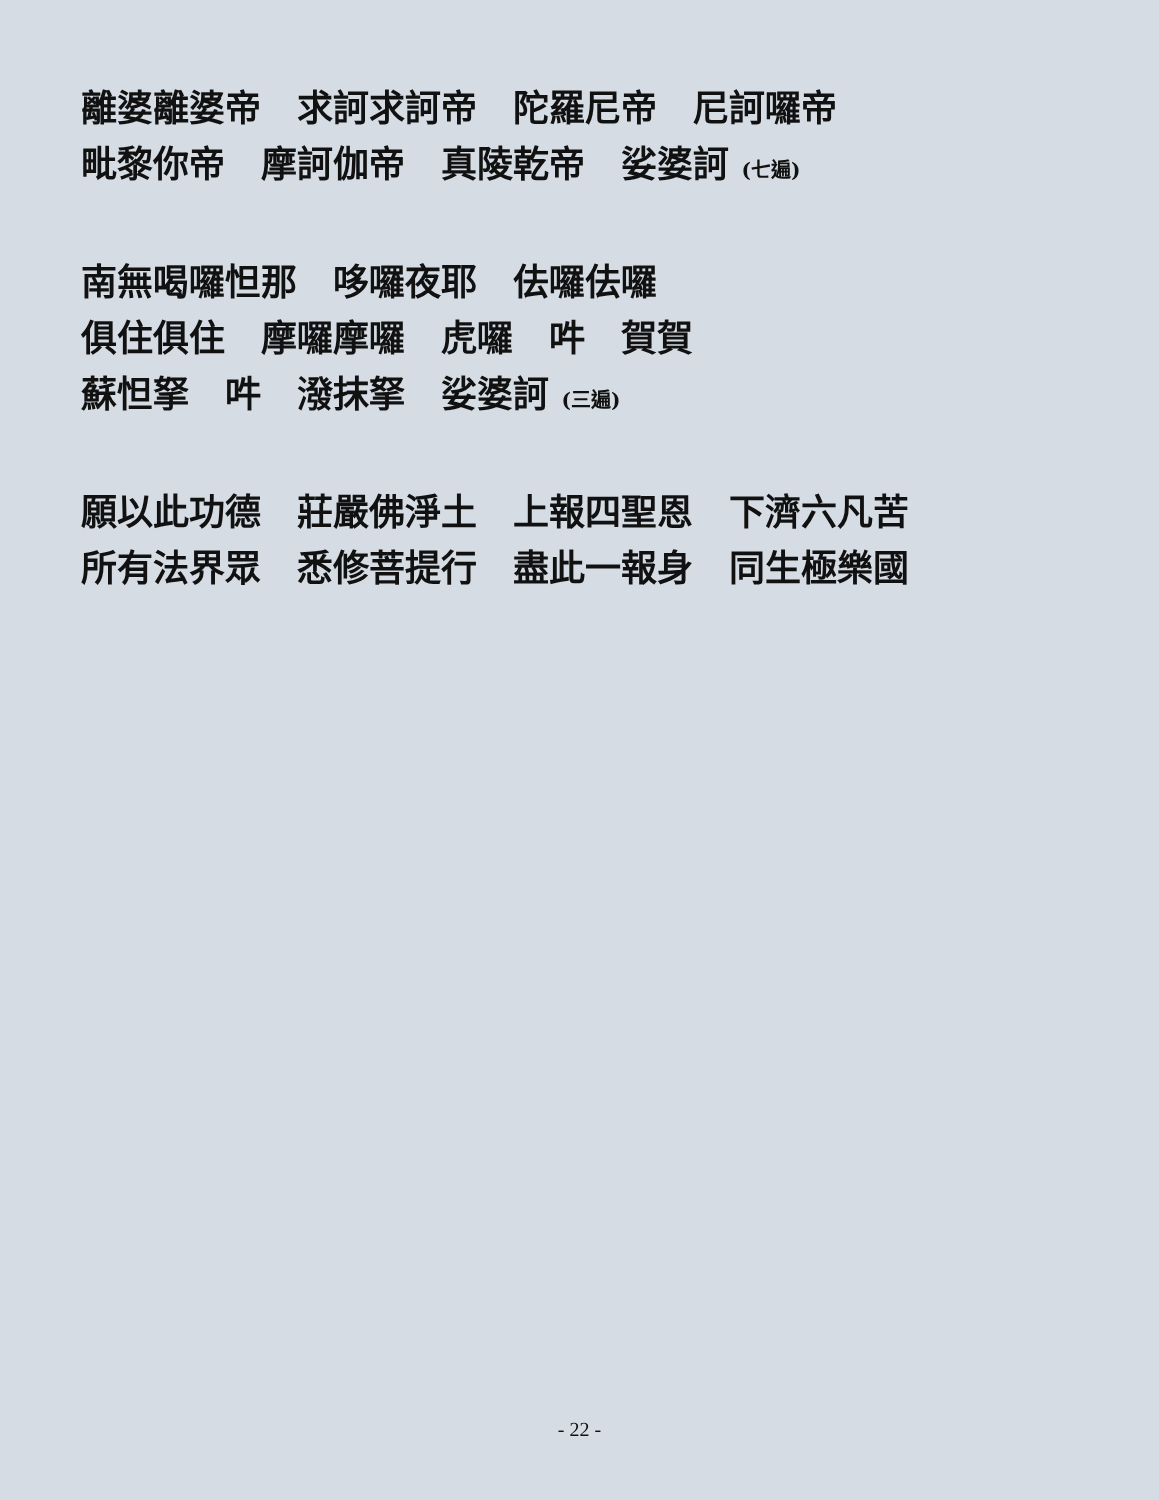離婆離婆帝　求訶求訶帝　陀羅尼帝　尼訶囉帝
毗黎你帝　摩訶伽帝　真陵乾帝　娑婆訶 (七遍)
南無喝囉怛那　哆囉夜耶　佉囉佉囉
俱住俱住　摩囉摩囉　虎囉　吽　賀賀
蘇怛拏　吽　潑抹拏　娑婆訶 (三遍)
願以此功德　莊嚴佛淨土　上報四聖恩　下濟六凡苦
所有法界眾　悉修菩提行　盡此一報身　同生極樂國
- 22 -